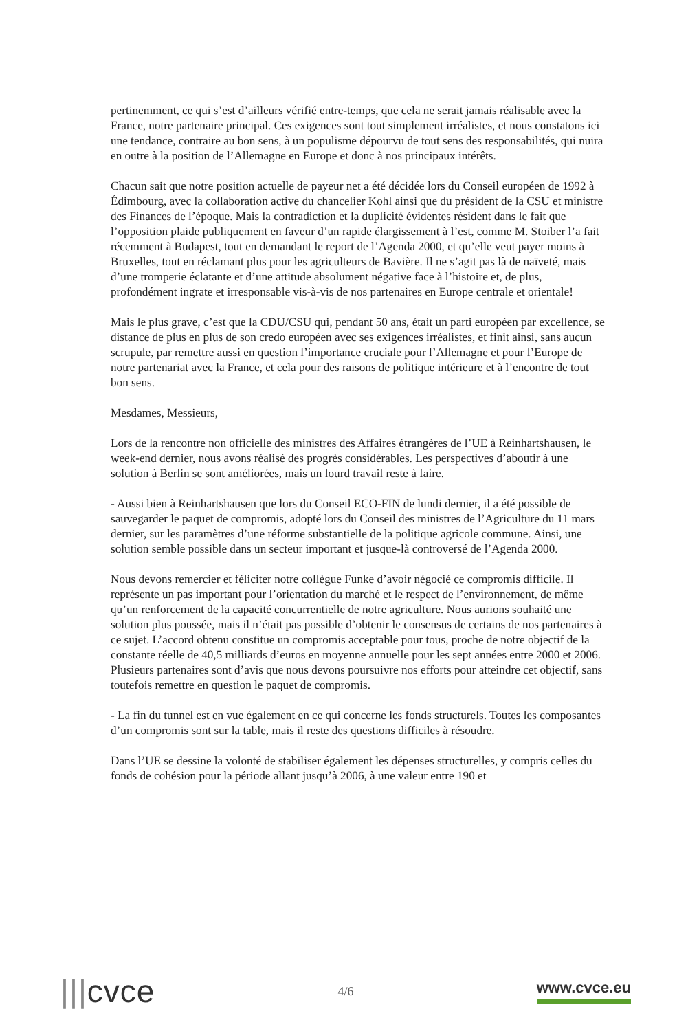pertinemment, ce qui s’est d’ailleurs vérifié entre-temps, que cela ne serait jamais réalisable avec la France, notre partenaire principal. Ces exigences sont tout simplement irréalistes, et nous constatons ici une tendance, contraire au bon sens, à un populisme dépourvu de tout sens des responsabilités, qui nuira en outre à la position de l’Allemagne en Europe et donc à nos principaux intérêts.
Chacun sait que notre position actuelle de payeur net a été décidée lors du Conseil européen de 1992 à Édimbourg, avec la collaboration active du chancelier Kohl ainsi que du président de la CSU et ministre des Finances de l’époque. Mais la contradiction et la duplicité évidentes résident dans le fait que l’opposition plaide publiquement en faveur d’un rapide élargissement à l’est, comme M. Stoiber l’a fait récemment à Budapest, tout en demandant le report de l’Agenda 2000, et qu’elle veut payer moins à Bruxelles, tout en réclamant plus pour les agriculteurs de Bavière. Il ne s’agit pas là de naïveté, mais d’une tromperie éclatante et d’une attitude absolument négative face à l’histoire et, de plus, profondément ingrate et irresponsable vis-à-vis de nos partenaires en Europe centrale et orientale!
Mais le plus grave, c’est que la CDU/CSU qui, pendant 50 ans, était un parti européen par excellence, se distance de plus en plus de son credo européen avec ses exigences irréalistes, et finit ainsi, sans aucun scrupule, par remettre aussi en question l’importance cruciale pour l’Allemagne et pour l’Europe de notre partenariat avec la France, et cela pour des raisons de politique intérieure et à l’encontre de tout bon sens.
Mesdames, Messieurs,
Lors de la rencontre non officielle des ministres des Affaires étrangères de l’UE à Reinhartshausen, le week-end dernier, nous avons réalisé des progrès considérables. Les perspectives d’aboutir à une solution à Berlin se sont améliorées, mais un lourd travail reste à faire.
- Aussi bien à Reinhartshausen que lors du Conseil ECO-FIN de lundi dernier, il a été possible de sauvegarder le paquet de compromis, adopté lors du Conseil des ministres de l’Agriculture du 11 mars dernier, sur les paramètres d’une réforme substantielle de la politique agricole commune. Ainsi, une solution semble possible dans un secteur important et jusque-là controversé de l’Agenda 2000.
Nous devons remercier et féliciter notre collègue Funke d’avoir négocié ce compromis difficile. Il représente un pas important pour l’orientation du marché et le respect de l’environnement, de même qu’un renforcement de la capacité concurrentielle de notre agriculture. Nous aurions souhaité une solution plus poussée, mais il n’était pas possible d’obtenir le consensus de certains de nos partenaires à ce sujet. L’accord obtenu constitue un compromis acceptable pour tous, proche de notre objectif de la constante réelle de 40,5 milliards d’euros en moyenne annuelle pour les sept années entre 2000 et 2006. Plusieurs partenaires sont d’avis que nous devons poursuivre nos efforts pour atteindre cet objectif, sans toutefois remettre en question le paquet de compromis.
- La fin du tunnel est en vue également en ce qui concerne les fonds structurels. Toutes les composantes d’un compromis sont sur la table, mais il reste des questions difficiles à résoudre.
Dans l’UE se dessine la volonté de stabiliser également les dépenses structurelles, y compris celles du fonds de cohésion pour la période allant jusqu’à 2006, à une valeur entre 190 et
|||cvce
4/6
www.cvce.eu